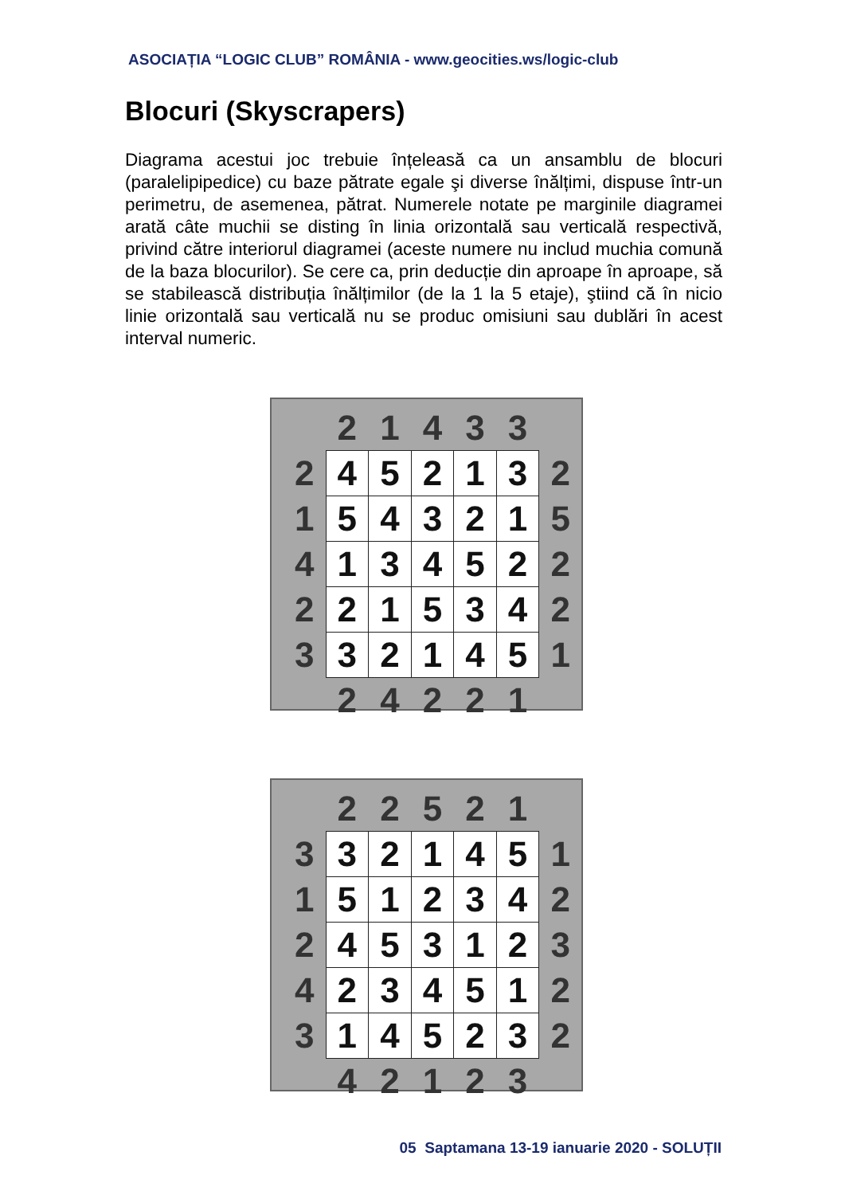ASOCIAȚIA “LOGIC CLUB” ROMÂNIA - www.geocities.ws/logic-club
Blocuri (Skyscrapers)
Diagrama acestui joc trebuie înțeleasă ca un ansamblu de blocuri (paralelipipedice) cu baze pătrate egale şi diverse înălțimi, dispuse într-un perimetru, de asemenea, pătrat. Numerele notate pe marginile diagramei arată câte muchii se disting în linia orizontală sau verticală respectivă, privind către interiorul diagramei (aceste numere nu includ muchia comună de la baza blocurilor). Se cere ca, prin deducție din aproape în aproape, să se stabilească distribuția înălțimilor (de la 1 la 5 etaje), ştiind că în nicio linie orizontală sau verticală nu se produc omisiuni sau dublări în acest interval numeric.
| | 2 | 1 | 4 | 3 | 3 | |
| 2 | 4 | 5 | 2 | 1 | 3 | 2 |
| 1 | 5 | 4 | 3 | 2 | 1 | 5 |
| 4 | 1 | 3 | 4 | 5 | 2 | 2 |
| 2 | 2 | 1 | 5 | 3 | 4 | 2 |
| 3 | 3 | 2 | 1 | 4 | 5 | 1 |
| | 2 | 4 | 2 | 2 | 1 | |
| | 2 | 2 | 5 | 2 | 1 | |
| 3 | 3 | 2 | 1 | 4 | 5 | 1 |
| 1 | 5 | 1 | 2 | 3 | 4 | 2 |
| 2 | 4 | 5 | 3 | 1 | 2 | 3 |
| 4 | 2 | 3 | 4 | 5 | 1 | 2 |
| 3 | 1 | 4 | 5 | 2 | 3 | 2 |
| | 4 | 2 | 1 | 2 | 3 | |
05 Saptamana 13-19 ianuarie 2020 - SOLUȚII